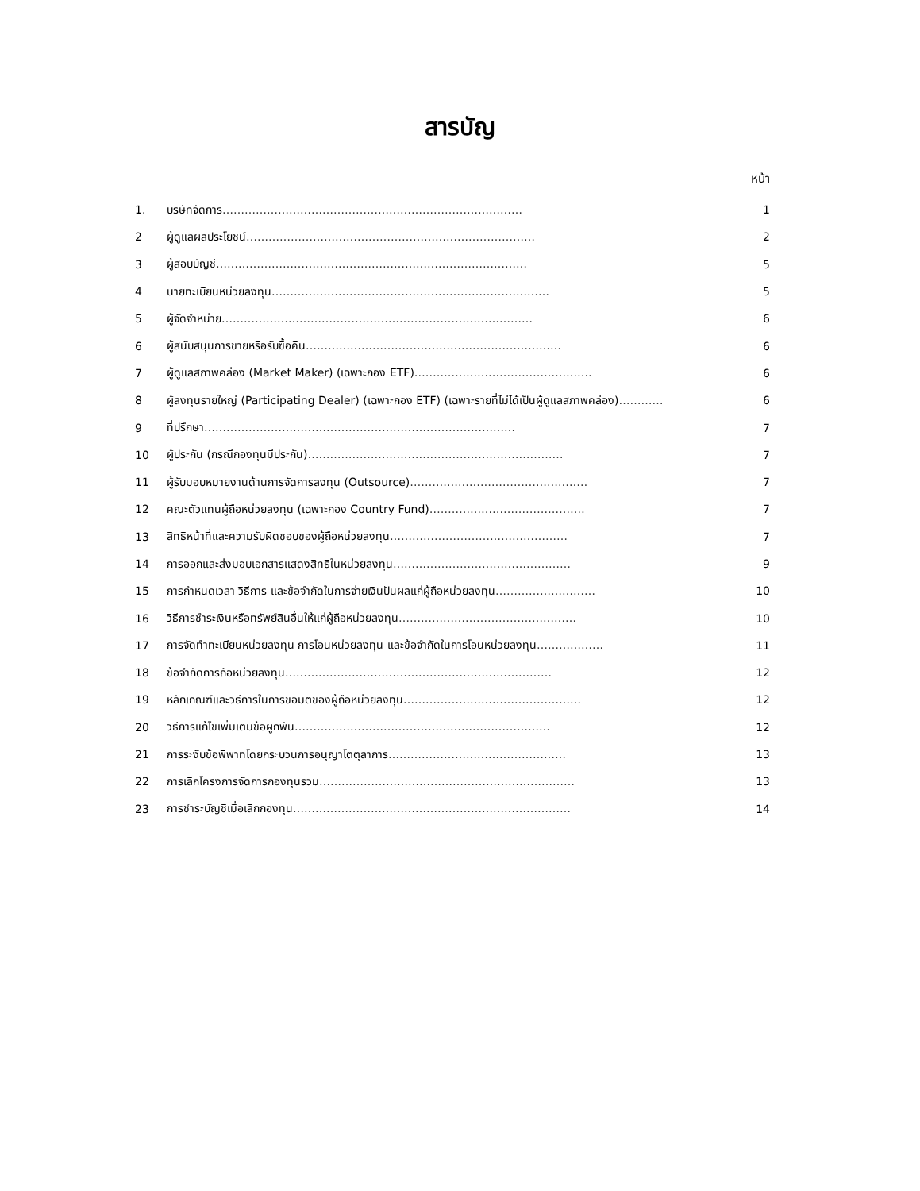สารบัญ
หน้า
| 1. | บริษัทจัดการ ……………………………………………………………………… | 1 |
| 2 | ผู้ดูแลผลประโยชน์ …………………………………………………………………… | 2 |
| 3 | ผู้สอบบัญชี ………………………………………………………………………… | 5 |
| 4 | นายทะเบียนหน่วยลงทุน ………………………………………………………………… | 5 |
| 5 | ผู้จัดจำหน่าย ………………………………………………………………………… | 6 |
| 6 | ผู้สนับสนุนการขายหรือรับซื้อคืน …………………………………………………………… | 6 |
| 7 | ผู้ดูแลสภาพคล่อง (Market Maker) (เฉพาะกอง ETF) ………………………………………… | 6 |
| 8 | ผู้ลงทุนรายใหญ่ (Participating Dealer) (เฉพาะกอง ETF) (เฉพาะรายที่ไม่ได้เป็นผู้ดูแลสภาพคล่อง) ………… | 6 |
| 9 | ที่ปรึกษา ………………………………………………………………………… | 7 |
| 10 | ผู้ประกัน (กรณีกองทุนมีประกัน) …………………………………………………………… | 7 |
| 11 | ผู้รับมอบหมายงานด้านการจัดการลงทุน (Outsource) ………………………………………… | 7 |
| 12 | คณะตัวแทนผู้ถือหน่วยลงทุน (เฉพาะกอง Country Fund) …………………………………… | 7 |
| 13 | สิทธิหน้าที่และความรับผิดชอบของผู้ถือหน่วยลงทุน ………………………………………… | 7 |
| 14 | การออกและส่งมอบเอกสารแสดงสิทธิในหน่วยลงทุน ………………………………………… | 9 |
| 15 | การกำหนดเวลา วิธีการ และข้อจำกัดในการจ่ายเงินปันผลแก่ผู้ถือหน่วยลงทุน ……………………… | 10 |
| 16 | วิธีการชำระเงินหรือทรัพย์สินอื่นให้แก่ผู้ถือหน่วยลงทุน ………………………………………… | 10 |
| 17 | การจัดทำทะเบียนหน่วยลงทุน การโอนหน่วยลงทุน และข้อจำกัดในการโอนหน่วยลงทุน ……………… | 11 |
| 18 | ข้อจำกัดการถือหน่วยลงทุน ……………………………………………………………… | 12 |
| 19 | หลักเกณฑ์และวิธีการในการขอมติของผู้ถือหน่วยลงทุน ………………………………………… | 12 |
| 20 | วิธีการแก้ไขเพิ่มเติมข้อผูกพัน …………………………………………………………… | 12 |
| 21 | การระงับข้อพิพาทโดยกระบวนการอนุญาโตตุลาการ ………………………………………… | 13 |
| 22 | การเลิกโครงการจัดการกองทุนรวม …………………………………………………………… | 13 |
| 23 | การชำระบัญชีเมื่อเลิกกองทุน ………………………………………………………………… | 14 |